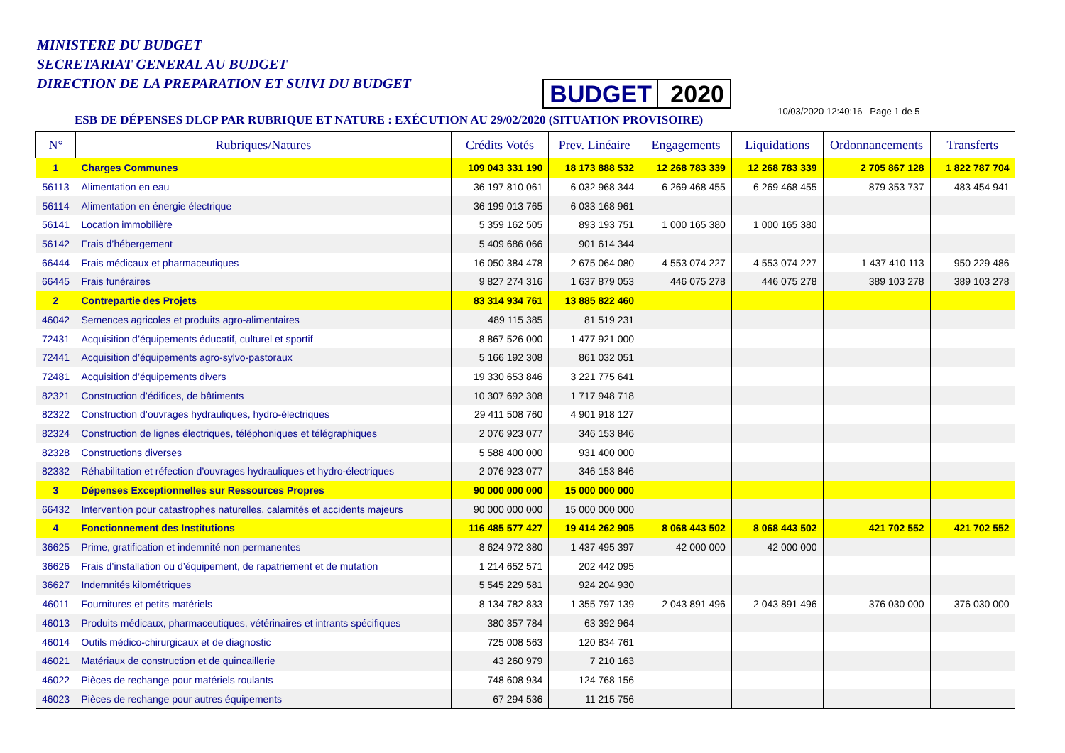MINISTERE DU BUDGET
SECRETARIAT GENERAL AU BUDGET
DIRECTION DE LA PREPARATION ET SUIVI DU BUDGET
BUDGET 2020
ESB DE DÉPENSES DLCP PAR RUBRIQUE ET NATURE : EXÉCUTION AU 29/02/2020 (SITUATION PROVISOIRE)
10/03/2020 12:40:16 Page 1 de 5
| N° | Rubriques/Natures | Crédits Votés | Prev. Linéaire | Engagements | Liquidations | Ordonnancements | Transferts |
| --- | --- | --- | --- | --- | --- | --- | --- |
| 1 | Charges Communes | 109 043 331 190 | 18 173 888 532 | 12 268 783 339 | 12 268 783 339 | 2 705 867 128 | 1 822 787 704 |
| 56113 | Alimentation en eau | 36 197 810 061 | 6 032 968 344 | 6 269 468 455 | 6 269 468 455 | 879 353 737 | 483 454 941 |
| 56114 | Alimentation en énergie électrique | 36 199 013 765 | 6 033 168 961 | | | | |
| 56141 | Location immobilière | 5 359 162 505 | 893 193 751 | 1 000 165 380 | 1 000 165 380 | | |
| 56142 | Frais d’hébergement | 5 409 686 066 | 901 614 344 | | | | |
| 66444 | Frais médicaux et pharmaceutiques | 16 050 384 478 | 2 675 064 080 | 4 553 074 227 | 4 553 074 227 | 1 437 410 113 | 950 229 486 |
| 66445 | Frais funéraires | 9 827 274 316 | 1 637 879 053 | 446 075 278 | 446 075 278 | 389 103 278 | 389 103 278 |
| 2 | Contrepartie des Projets | 83 314 934 761 | 13 885 822 460 | | | | |
| 46042 | Semences agricoles et produits agro-alimentaires | 489 115 385 | 81 519 231 | | | | |
| 72431 | Acquisition d’équipements éducatif, culturel et sportif | 8 867 526 000 | 1 477 921 000 | | | | |
| 72441 | Acquisition d’équipements agro-sylvo-pastoraux | 5 166 192 308 | 861 032 051 | | | | |
| 72481 | Acquisition d’équipements divers | 19 330 653 846 | 3 221 775 641 | | | | |
| 82321 | Construction d’édifices, de bâtiments | 10 307 692 308 | 1 717 948 718 | | | | |
| 82322 | Construction d’ouvrages hydrauliques, hydro-électriques | 29 411 508 760 | 4 901 918 127 | | | | |
| 82324 | Construction de lignes électriques, téléphoniques et télégraphiques | 2 076 923 077 | 346 153 846 | | | | |
| 82328 | Constructions diverses | 5 588 400 000 | 931 400 000 | | | | |
| 82332 | Réhabilitation et réfection d’ouvrages hydrauliques et hydro-électriques | 2 076 923 077 | 346 153 846 | | | | |
| 3 | Dépenses Exceptionnelles sur Ressources Propres | 90 000 000 000 | 15 000 000 000 | | | | |
| 66432 | Intervention pour catastrophes naturelles, calamités et accidents majeurs | 90 000 000 000 | 15 000 000 000 | | | | |
| 4 | Fonctionnement des Institutions | 116 485 577 427 | 19 414 262 905 | 8 068 443 502 | 8 068 443 502 | 421 702 552 | 421 702 552 |
| 36625 | Prime, gratification et indemnité non permanentes | 8 624 972 380 | 1 437 495 397 | 42 000 000 | 42 000 000 | | |
| 36626 | Frais d’installation ou d’équipement, de rapatriement et de mutation | 1 214 652 571 | 202 442 095 | | | | |
| 36627 | Indemnités kilométriques | 5 545 229 581 | 924 204 930 | | | | |
| 46011 | Fournitures et petits matériels | 8 134 782 833 | 1 355 797 139 | 2 043 891 496 | 2 043 891 496 | 376 030 000 | 376 030 000 |
| 46013 | Produits médicaux, pharmaceutiques, vétérinaires et intrants spécifiques | 380 357 784 | 63 392 964 | | | | |
| 46014 | Outils médico-chirurgicaux et de diagnostic | 725 008 563 | 120 834 761 | | | | |
| 46021 | Matériaux de construction et de quincaillerie | 43 260 979 | 7 210 163 | | | | |
| 46022 | Pièces de rechange pour matériels roulants | 748 608 934 | 124 768 156 | | | | |
| 46023 | Pièces de rechange pour autres équipements | 67 294 536 | 11 215 756 | | | | |